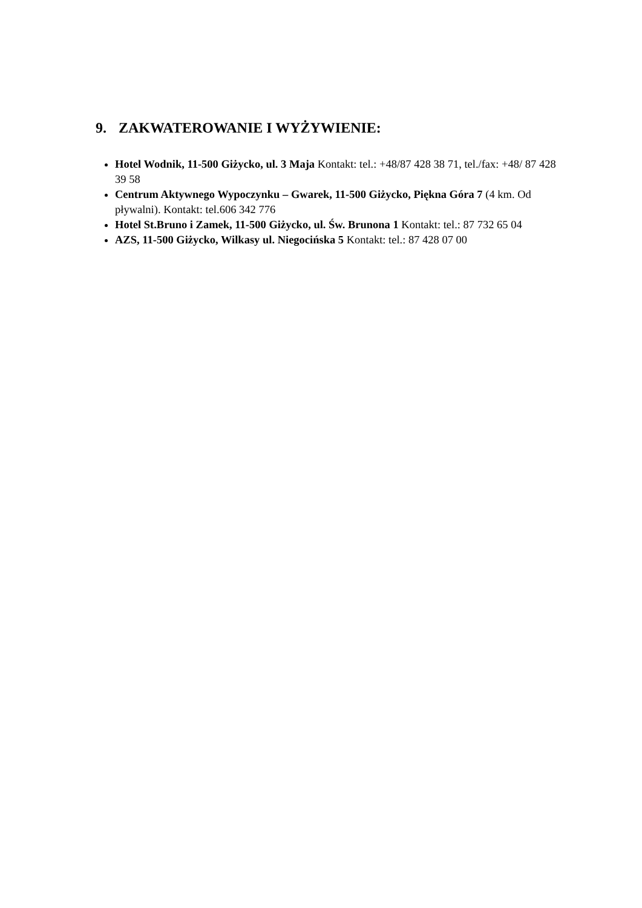9. ZAKWATEROWANIE I WYŻYWIENIE:
Hotel Wodnik, 11-500 Giżycko, ul. 3 Maja Kontakt: tel.: +48/87 428 38 71, tel./fax: +48/ 87 428 39 58
Centrum Aktywnego Wypoczynku – Gwarek, 11-500 Giżycko, Piękna Góra 7 (4 km. Od pływalni). Kontakt: tel.606 342 776
Hotel St.Bruno i Zamek, 11-500 Giżycko, ul. Św. Brunona 1 Kontakt: tel.: 87 732 65 04
AZS, 11-500 Giżycko, Wilkasy ul. Niegocińska 5 Kontakt: tel.: 87 428 07 00